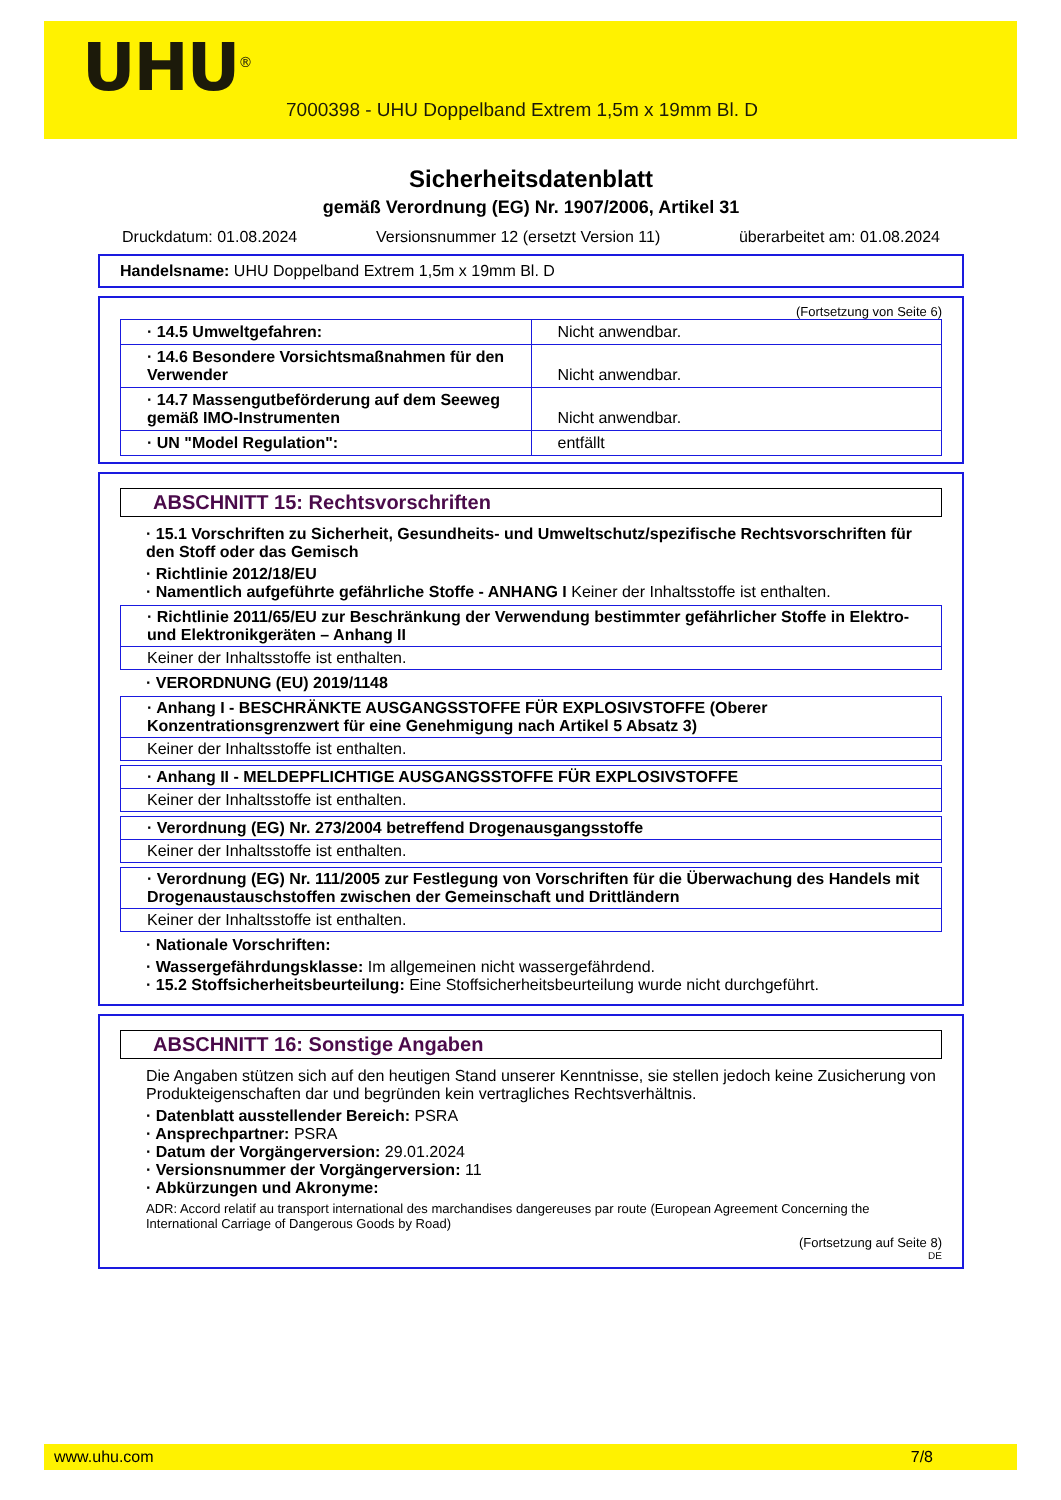UHU<sup>®</sup>
7000398 - UHU Doppelband Extrem 1,5m x 19mm Bl. D
Sicherheitsdatenblatt
gemäß Verordnung (EG) Nr. 1907/2006, Artikel 31
Druckdatum: 01.08.2024 Versionsnummer 12 (ersetzt Version 11) überarbeitet am: 01.08.2024
Handelsname: UHU Doppelband Extrem 1,5m x 19mm Bl. D
(Fortsetzung von Seite 6)
| · 14.5 Umweltgefahren: | Nicht anwendbar. |
| · 14.6 Besondere Vorsichtsmaßnahmen für den Verwender | Nicht anwendbar. |
| · 14.7 Massengutbeförderung auf dem Seeweg gemäß IMO-Instrumenten | Nicht anwendbar. |
| · UN "Model Regulation": | entfällt |
ABSCHNITT 15: Rechtsvorschriften
· 15.1 Vorschriften zu Sicherheit, Gesundheits- und Umweltschutz/spezifische Rechtsvorschriften für den Stoff oder das Gemisch
· Richtlinie 2012/18/EU
· Namentlich aufgeführte gefährliche Stoffe - ANHANG I Keiner der Inhaltsstoffe ist enthalten.
· Richtlinie 2011/65/EU zur Beschränkung der Verwendung bestimmter gefährlicher Stoffe in Elektro- und Elektronikgeräten – Anhang II
Keiner der Inhaltsstoffe ist enthalten.
· VERORDNUNG (EU) 2019/1148
· Anhang I - BESCHRÄNKTE AUSGANGSSTOFFE FÜR EXPLOSIVSTOFFE (Oberer Konzentrationsgrenzwert für eine Genehmigung nach Artikel 5 Absatz 3)
Keiner der Inhaltsstoffe ist enthalten.
· Anhang II - MELDEPFLICHTIGE AUSGANGSSTOFFE FÜR EXPLOSIVSTOFFE
Keiner der Inhaltsstoffe ist enthalten.
· Verordnung (EG) Nr. 273/2004 betreffend Drogenausgangsstoffe
Keiner der Inhaltsstoffe ist enthalten.
· Verordnung (EG) Nr. 111/2005 zur Festlegung von Vorschriften für die Überwachung des Handels mit Drogenaustauschstoffen zwischen der Gemeinschaft und Drittländern
Keiner der Inhaltsstoffe ist enthalten.
· Nationale Vorschriften:
· Wassergefährdungsklasse: Im allgemeinen nicht wassergefährdend.
· 15.2 Stoffsicherheitsbeurteilung: Eine Stoffsicherheitsbeurteilung wurde nicht durchgeführt.
ABSCHNITT 16: Sonstige Angaben
Die Angaben stützen sich auf den heutigen Stand unserer Kenntnisse, sie stellen jedoch keine Zusicherung von Produkteigenschaften dar und begründen kein vertragliches Rechtsverhältnis.
· Datenblatt ausstellender Bereich: PSRA
· Ansprechpartner: PSRA
· Datum der Vorgängerversion: 29.01.2024
· Versionsnummer der Vorgängerversion: 11
· Abkürzungen und Akronyme:
ADR: Accord relatif au transport international des marchandises dangereuses par route (European Agreement Concerning the International Carriage of Dangerous Goods by Road)
(Fortsetzung auf Seite 8)
DE
www.uhu.com 7/8